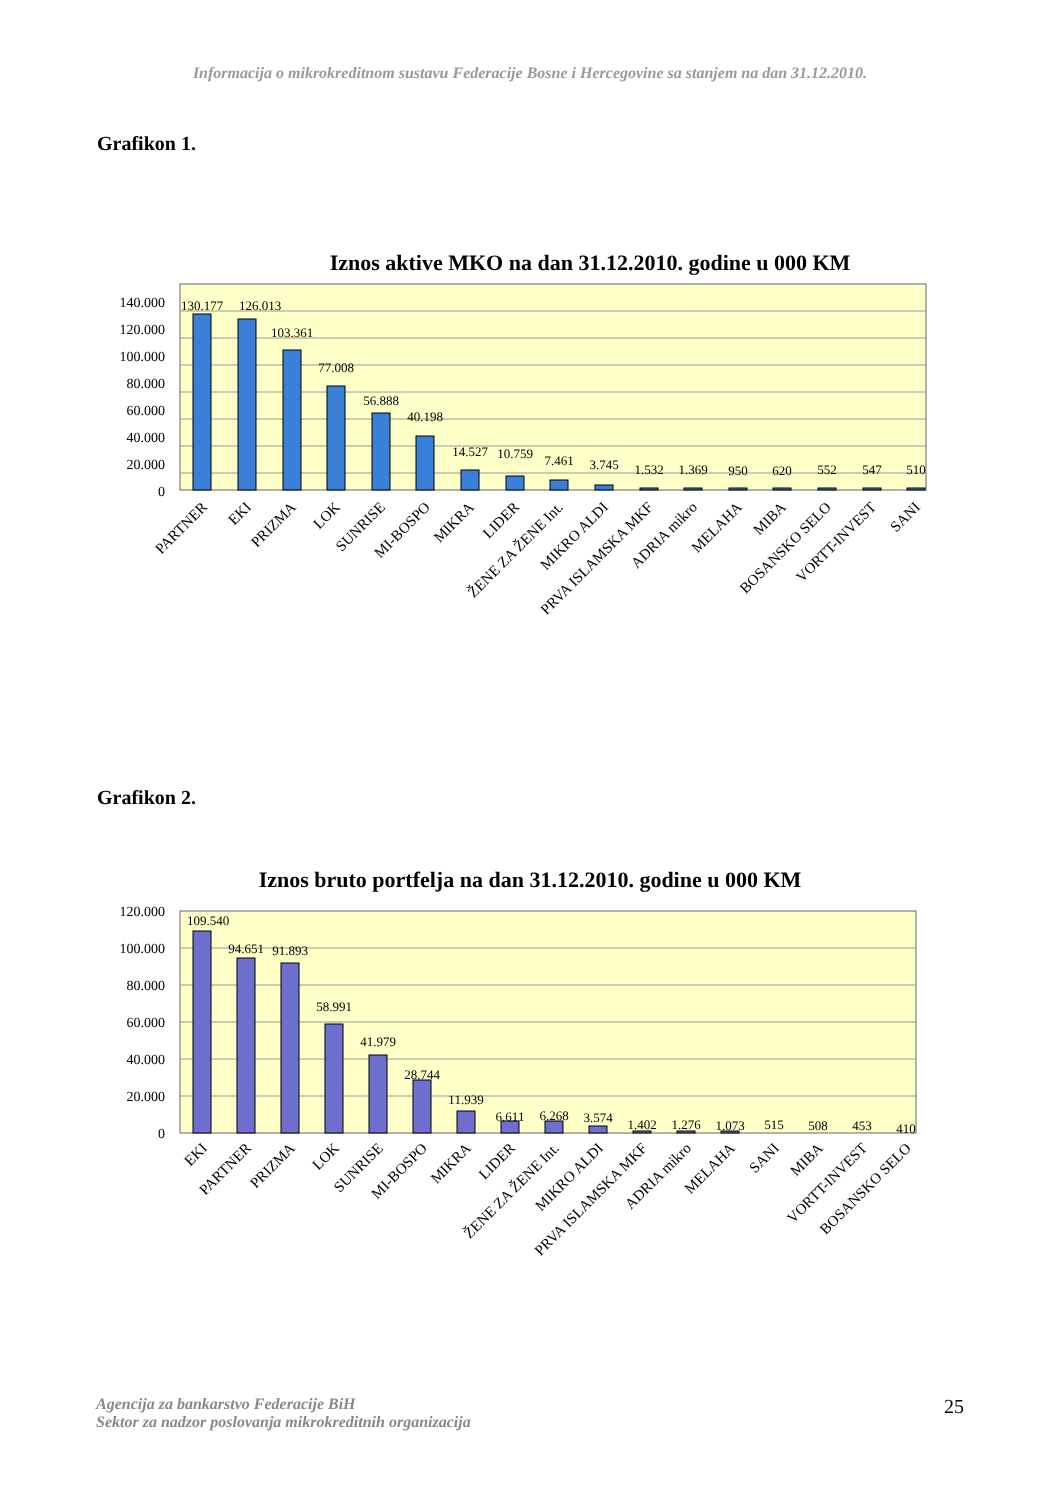Informacija o mikrokreditnom sustavu Federacije Bosne i Hercegovine sa stanjem na dan 31.12.2010.
Grafikon 1.
Iznos aktive MKO na dan 31.12.2010. godine u 000 KM
140.000
120.000
100.000
80.000
60.000
40.000
20.000
0
130.177
126.013
103.361
77.008
56.888
40.198
14.527
10.759
7.461
3.745
1.532
1.369
950
620
552
547
510
PARTNER
EKI
PRIZMA
LOK
SUNRISE
MI-BOSPO
MIKRA
LIDER
ŽENE ZA ŽENE Int.
MIKRO ALDI
PRVA ISLAMSKA MKF
ADRIA mikro
MELAHA
MIBA
BOSANSKO SELO
VORTT-INVEST
SANI
Grafikon 2.
Iznos bruto portfelja na dan 31.12.2010. godine u 000 KM
120.000
100.000
80.000
60.000
40.000
20.000
0
109.540
94.651
91.893
58.991
41.979
28.744
11.939
6.611
6.268
3.574
1.402
1.276
1.073
515
508
453
410
EKI
PARTNER
PRIZMA
LOK
SUNRISE
MI-BOSPO
MIKRA
LIDER
ŽENE ZA ŽENE Int.
MIKRO ALDI
PRVA ISLAMSKA MKF
ADRIA mikro
MELAHA
SANI
MIBA
VORTT-INVEST
BOSANSKO SELO
Agencija za bankarstvo Federacije BiH
Sektor za nadzor poslovanja mikrokreditnih organizacija
25